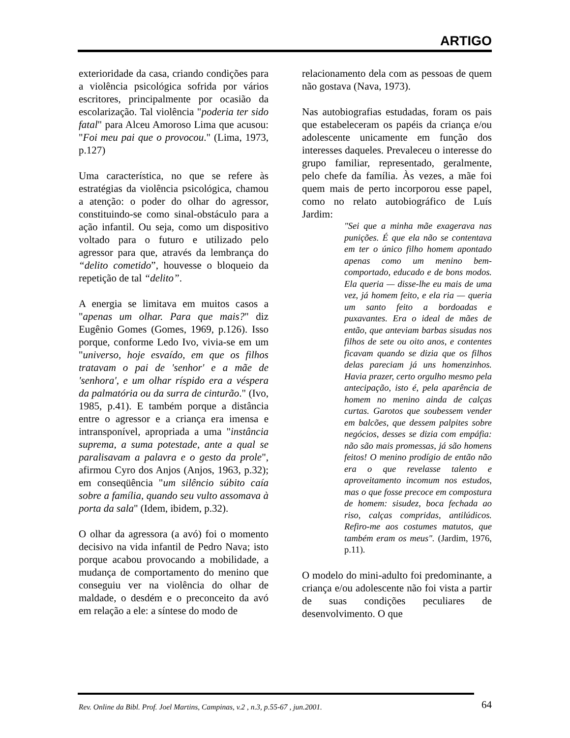ARTIGO
exterioridade da casa, criando condições para a violência psicológica sofrida por vários escritores, principalmente por ocasião da escolarização. Tal violência "poderia ter sido fatal" para Alceu Amoroso Lima que acusou: "Foi meu pai que o provocou." (Lima, 1973, p.127)
Uma característica, no que se refere às estratégias da violência psicológica, chamou a atenção: o poder do olhar do agressor, constituindo-se como sinal-obstáculo para a ação infantil. Ou seja, como um dispositivo voltado para o futuro e utilizado pelo agressor para que, através da lembrança do “delito cometido”, houvesse o bloqueio da repetição de tal “delito”.
A energia se limitava em muitos casos a "apenas um olhar. Para que mais?" diz Eugênio Gomes (Gomes, 1969, p.126). Isso porque, conforme Ledo Ivo, vivia-se em um "universo, hoje esvaído, em que os filhos tratavam o pai de 'senhor' e a mãe de 'senhora', e um olhar ríspido era a véspera da palmatória ou da surra de cinturão." (Ivo, 1985, p.41). E também porque a distância entre o agressor e a criança era imensa e intransponível, apropriada a uma "instância suprema, a suma potestade, ante a qual se paralisavam a palavra e o gesto da prole", afirmou Cyro dos Anjos (Anjos, 1963, p.32); em conseqüência "um silêncio súbito caía sobre a família, quando seu vulto assomava à porta da sala" (Idem, ibidem, p.32).
O olhar da agressora (a avó) foi o momento decisivo na vida infantil de Pedro Nava; isto porque acabou provocando a mobilidade, a mudança de comportamento do menino que conseguiu ver na violência do olhar de maldade, o desdém e o preconceito da avó em relação a ele: a síntese do modo de
relacionamento dela com as pessoas de quem não gostava (Nava, 1973).
Nas autobiografias estudadas, foram os pais que estabeleceram os papéis da criança e/ou adolescente unicamente em função dos interesses daqueles. Prevaleceu o interesse do grupo familiar, representado, geralmente, pelo chefe da família. Às vezes, a mãe foi quem mais de perto incorporou esse papel, como no relato autobiográfico de Luís Jardim:
"Sei que a minha mãe exagerava nas punições. É que ela não se contentava em ter o único filho homem apontado apenas como um menino bem-comportado, educado e de bons modos. Ela queria — disse-lhe eu mais de uma vez, já homem feito, e ela ria — queria um santo feito a bordoadas e puxavantes. Era o ideal de mães de então, que anteviam barbas sisudas nos filhos de sete ou oito anos, e contentes ficavam quando se dizia que os filhos delas pareciam já uns homenzinhos. Havia prazer, certo orgulho mesmo pela antecipação, isto é, pela aparência de homem no menino ainda de calças curtas. Garotos que soubessem vender em balcões, que dessem palpites sobre negócios, desses se dizia com empáfia: não são mais promessas, já são homens feitos! O menino prodígio de então não era o que revelasse talento e aproveitamento incomum nos estudos, mas o que fosse precoce em compostura de homem: sisudez, boca fechada ao riso, calças compridas, antilúdicos. Refiro-me aos costumes matutos, que também eram os meus". (Jardim, 1976, p.11).
O modelo do mini-adulto foi predominante, a criança e/ou adolescente não foi vista a partir de suas condições peculiares de desenvolvimento. O que
Rev. Online da Bibl. Prof. Joel Martins, Campinas, v.2 , n.3, p.55-67 , jun.2001. 64